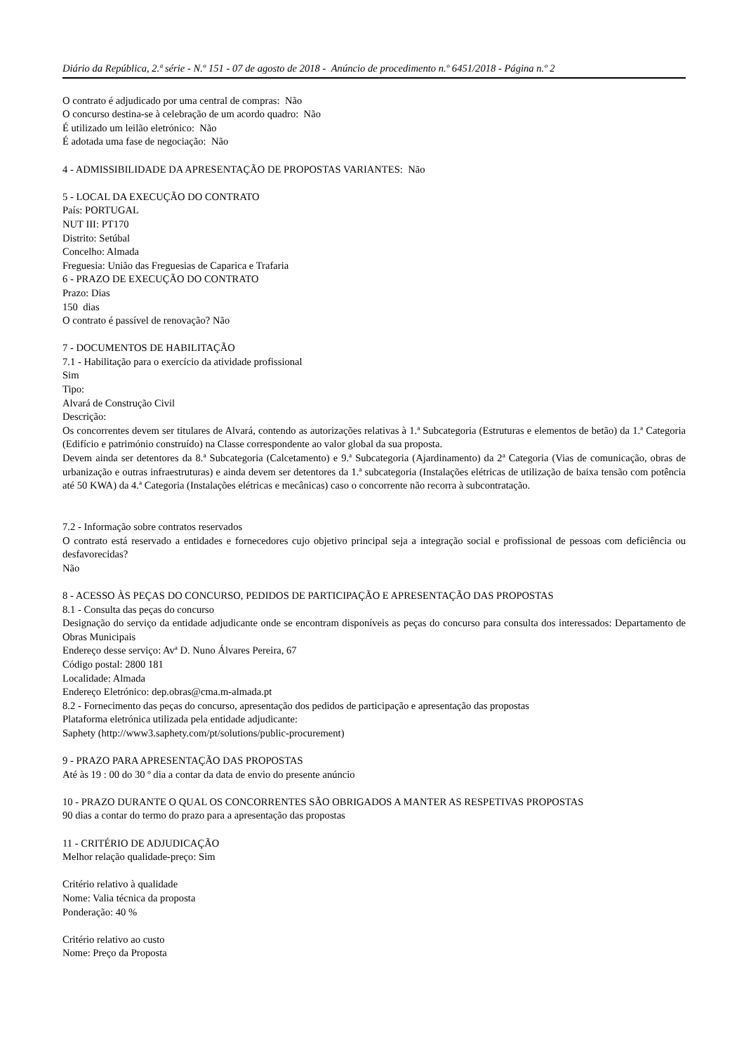Diário da República, 2.ª série - N.º 151 - 07 de agosto de 2018 - Anúncio de procedimento n.º 6451/2018 - Página n.º 2
O contrato é adjudicado por uma central de compras: Não
O concurso destina-se à celebração de um acordo quadro: Não
É utilizado um leilão eletrónico: Não
É adotada uma fase de negociação: Não
4 - ADMISSIBILIDADE DA APRESENTAÇÃO DE PROPOSTAS VARIANTES: Não
5 - LOCAL DA EXECUÇÃO DO CONTRATO
País: PORTUGAL
NUT III: PT170
Distrito: Setúbal
Concelho: Almada
Freguesia: União das Freguesias de Caparica e Trafaria
6 - PRAZO DE EXECUÇÃO DO CONTRATO
Prazo: Dias
150 dias
O contrato é passível de renovação? Não
7 - DOCUMENTOS DE HABILITAÇÃO
7.1 - Habilitação para o exercício da atividade profissional
Sim
Tipo:
Alvará de Construção Civil
Descrição:
Os concorrentes devem ser titulares de Alvará, contendo as autorizações relativas à 1.ª Subcategoria (Estruturas e elementos de betão) da 1.ª Categoria (Edifício e património construído) na Classe correspondente ao valor global da sua proposta.
Devem ainda ser detentores da 8.ª Subcategoria (Calcetamento) e 9.ª Subcategoria (Ajardinamento) da 2ª Categoria (Vias de comunicação, obras de urbanização e outras infraestruturas) e ainda devem ser detentores da 1.ª subcategoria (Instalações elétricas de utilização de baixa tensão com potência até 50 KWA) da 4.ª Categoria (Instalações elétricas e mecânicas) caso o concorrente não recorra à subcontratação.
7.2 - Informação sobre contratos reservados
O contrato está reservado a entidades e fornecedores cujo objetivo principal seja a integração social e profissional de pessoas com deficiência ou desfavorecidas?
Não
8 - ACESSO ÀS PEÇAS DO CONCURSO, PEDIDOS DE PARTICIPAÇÃO E APRESENTAÇÃO DAS PROPOSTAS
8.1 - Consulta das peças do concurso
Designação do serviço da entidade adjudicante onde se encontram disponíveis as peças do concurso para consulta dos interessados: Departamento de Obras Municipais
Endereço desse serviço: Avª D. Nuno Álvares Pereira, 67
Código postal: 2800 181
Localidade: Almada
Endereço Eletrónico: dep.obras@cma.m-almada.pt
8.2 - Fornecimento das peças do concurso, apresentação dos pedidos de participação e apresentação das propostas
Plataforma eletrónica utilizada pela entidade adjudicante:
Saphety (http://www3.saphety.com/pt/solutions/public-procurement)
9 - PRAZO PARA APRESENTAÇÃO DAS PROPOSTAS
Até às 19 : 00 do 30 º dia a contar da data de envio do presente anúncio
10 - PRAZO DURANTE O QUAL OS CONCORRENTES SÃO OBRIGADOS A MANTER AS RESPETIVAS PROPOSTAS
90 dias a contar do termo do prazo para a apresentação das propostas
11 - CRITÉRIO DE ADJUDICAÇÃO
Melhor relação qualidade-preço: Sim
Critério relativo à qualidade
Nome: Valia técnica da proposta
Ponderação: 40 %
Critério relativo ao custo
Nome: Preço da Proposta